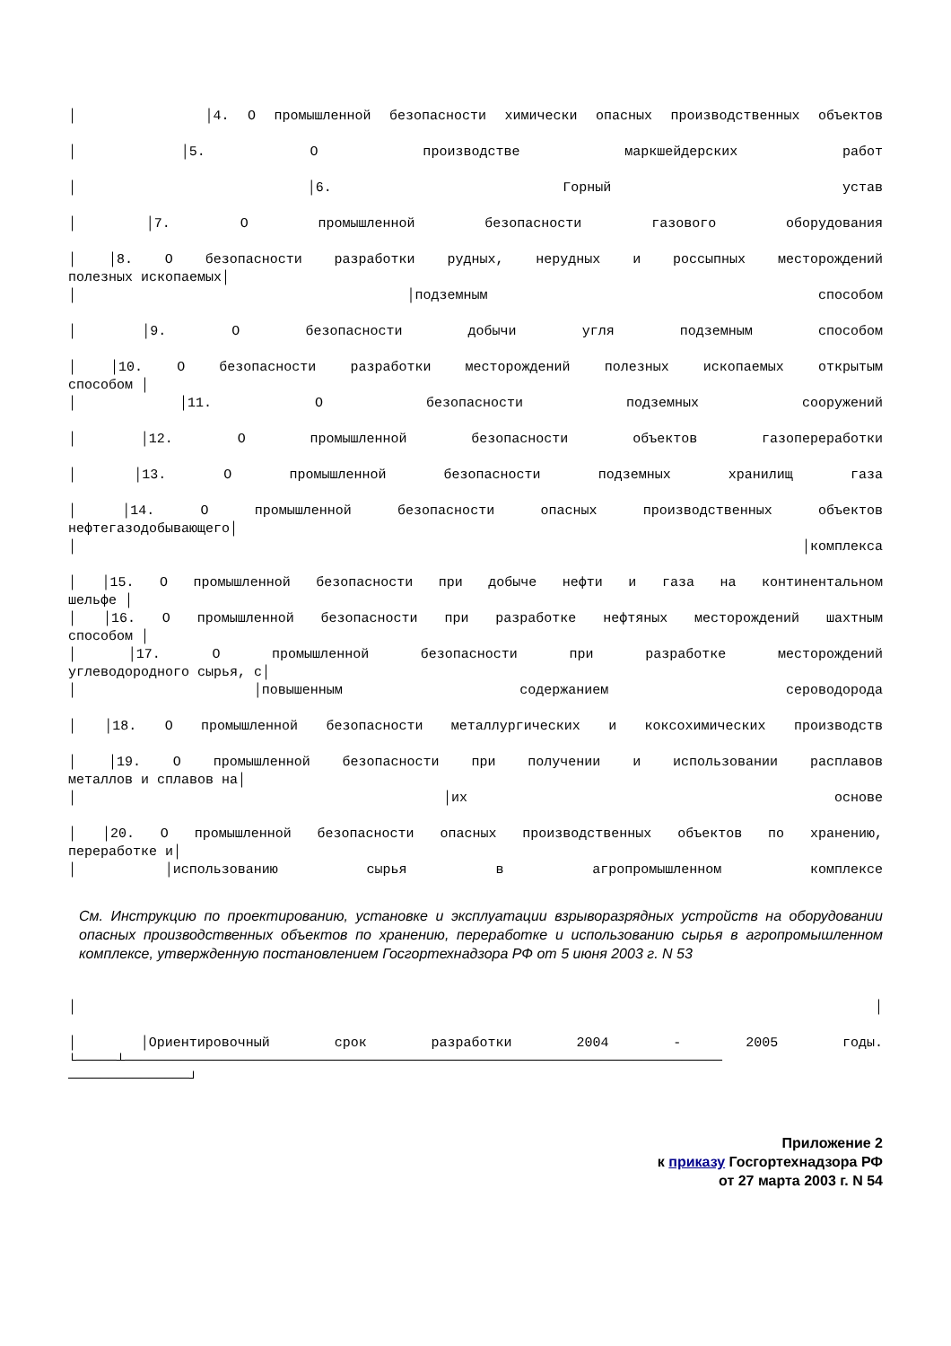│ │4. О промышленной безопасности химически опасных производственных объектов
│ │5. О производстве маркшейдерских работ
│ │6. Горный устав
│ │7. О промышленной безопасности газового оборудования
│ │8. О безопасности разработки рудных, нерудных и россыпных месторождений
полезных ископаемых│
│ │подземным способом
│ │9. О безопасности добычи угля подземным способом
│ │10. О безопасности разработки месторождений полезных ископаемых открытым
способом │
│ │11. О безопасности подземных сооружений
│ │12. О промышленной безопасности объектов газопереработки
│ │13. О промышленной безопасности подземных хранилищ газа
│ │14. О промышленной безопасности опасных производственных объектов
нефтегазодобывающего│
│ │комплекса
│ │15. О промышленной безопасности при добыче нефти и газа на континентальном
шельфе │
│ │16. О промышленной безопасности при разработке нефтяных месторождений шахтным
способом │
│ │17. О промышленной безопасности при разработке месторождений
углеводородного сырья, с│
│ │повышенным содержанием сероводорода
│ │18. О промышленной безопасности металлургических и коксохимических производств
│ │19. О промышленной безопасности при получении и использовании расплавов
металлов и сплавов на│
│ │их основе
│ │20. О промышленной безопасности опасных производственных объектов по хранению,
переработке и│
│ │использованию сырья в агропромышленном комплексе
См. Инструкцию по проектированию, установке и эксплуатации взрыворазрядных устройств на оборудовании опасных производственных объектов по хранению, переработке и использованию сырья в агропромышленном комплексе, утвержденную постановлением Госгортехнадзора РФ от 5 июня 2003 г. N 53
│ │
│ │Ориентировочный срок разработки 2004 - 2005 годы.
└─────┴──────────────────────────────────────────────────────────────────────────
───────────────┘
Приложение 2
к приказу Госгортехнадзора РФ
от 27 марта 2003 г. N 54